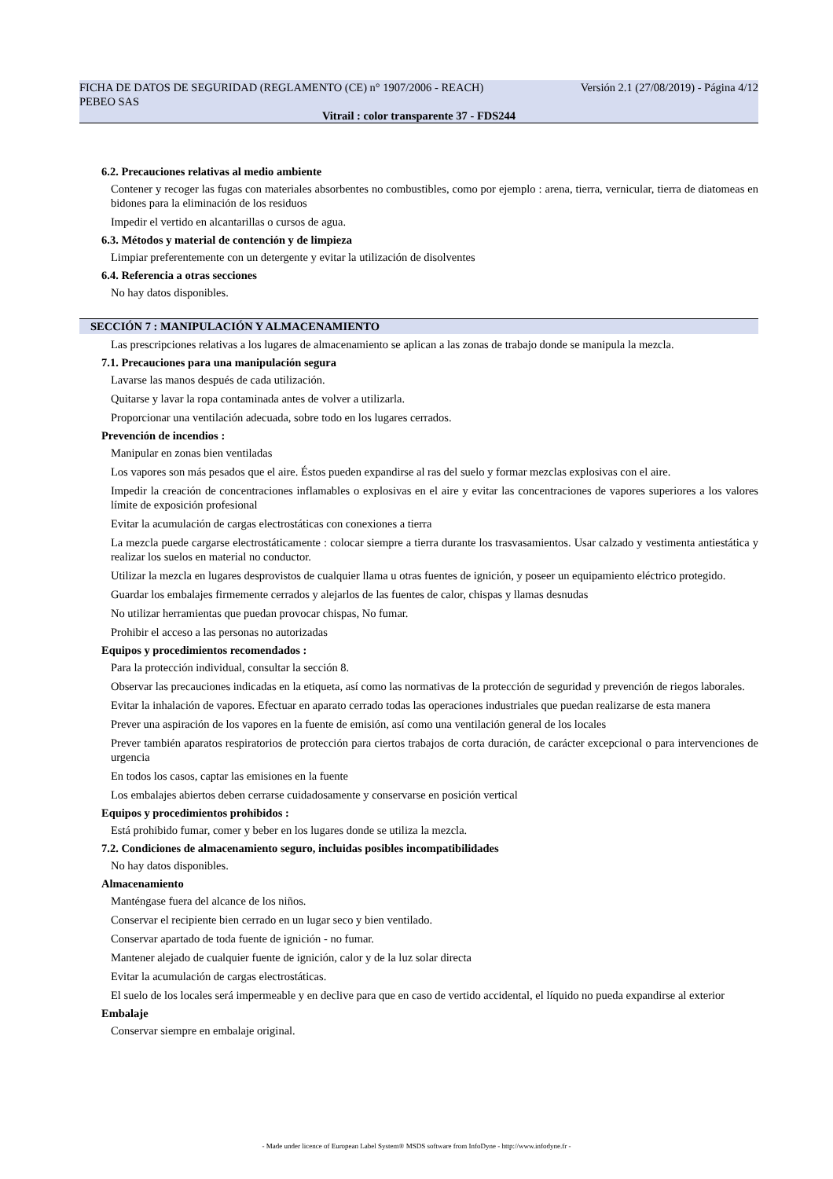FICHA DE DATOS DE SEGURIDAD (REGLAMENTO (CE) n° 1907/2006 - REACH) Versión 2.1 (27/08/2019) - Página 4/12
PEBEO SAS
Vitrail : color transparente 37 - FDS244
6.2. Precauciones relativas al medio ambiente
Contener y recoger las fugas con materiales absorbentes no combustibles, como por ejemplo : arena, tierra, vernicular, tierra de diatomeas en bidones para la eliminación de los residuos
Impedir el vertido en alcantarillas o cursos de agua.
6.3. Métodos y material de contención y de limpieza
Limpiar preferentemente con un detergente y evitar la utilización de disolventes
6.4. Referencia a otras secciones
No hay datos disponibles.
SECCIÓN 7 : MANIPULACIÓN Y ALMACENAMIENTO
Las prescripciones relativas a los lugares de almacenamiento se aplican a las zonas de trabajo donde se manipula la mezcla.
7.1. Precauciones para una manipulación segura
Lavarse las manos después de cada utilización.
Quitarse y lavar la ropa contaminada antes de volver a utilizarla.
Proporcionar una ventilación adecuada, sobre todo en los lugares cerrados.
Prevención de incendios :
Manipular en zonas bien ventiladas
Los vapores son más pesados que el aire. Éstos pueden expandirse al ras del suelo y formar mezclas explosivas con el aire.
Impedir la creación de concentraciones inflamables o explosivas en el aire y evitar las concentraciones de vapores superiores a los valores límite de exposición profesional
Evitar la acumulación de cargas electrostáticas con conexiones a tierra
La mezcla puede cargarse electrostáticamente : colocar siempre a tierra durante los trasvasamientos. Usar calzado y vestimenta antiestática y realizar los suelos en material no conductor.
Utilizar la mezcla en lugares desprovistos de cualquier llama u otras fuentes de ignición, y poseer un equipamiento eléctrico protegido.
Guardar los embalajes firmemente cerrados y alejarlos de las fuentes de calor, chispas y llamas desnudas
No utilizar herramientas que puedan provocar chispas, No fumar.
Prohibir el acceso a las personas no autorizadas
Equipos y procedimientos recomendados :
Para la protección individual, consultar la sección 8.
Observar las precauciones indicadas en la etiqueta, así como las normativas de la protección de seguridad y prevención de riegos laborales.
Evitar la inhalación de vapores. Efectuar en aparato cerrado todas las operaciones industriales que puedan realizarse de esta manera
Prever una aspiración de los vapores en la fuente de emisión, así como una ventilación general de los locales
Prever también aparatos respiratorios de protección para ciertos trabajos de corta duración, de carácter excepcional o para intervenciones de urgencia
En todos los casos, captar las emisiones en la fuente
Los embalajes abiertos deben cerrarse cuidadosamente y conservarse en posición vertical
Equipos y procedimientos prohibidos :
Está prohibido fumar, comer y beber en los lugares donde se utiliza la mezcla.
7.2. Condiciones de almacenamiento seguro, incluidas posibles incompatibilidades
No hay datos disponibles.
Almacenamiento
Manténgase fuera del alcance de los niños.
Conservar el recipiente bien cerrado en un lugar seco y bien ventilado.
Conservar apartado de toda fuente de ignición - no fumar.
Mantener alejado de cualquier fuente de ignición, calor y de la luz solar directa
Evitar la acumulación de cargas electrostáticas.
El suelo de los locales será impermeable y en declive para que en caso de vertido accidental, el líquido no pueda expandirse al exterior
Embalaje
Conservar siempre en embalaje original.
- Made under licence of European Label System® MSDS software from InfoDyne - http://www.infodyne.fr -